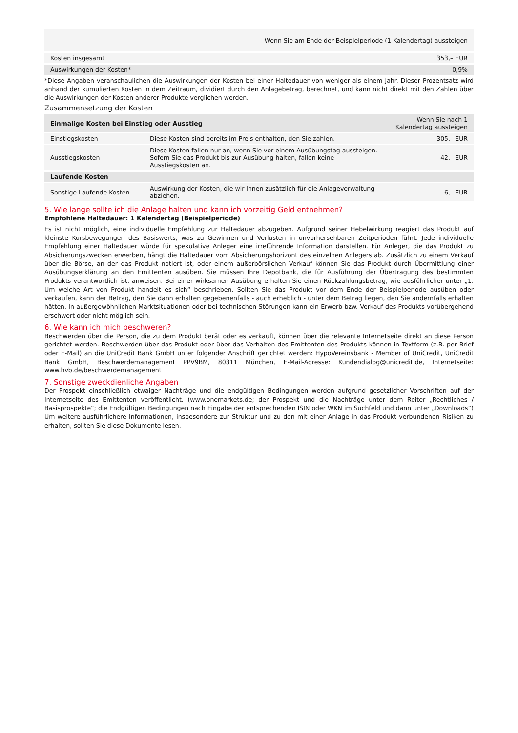| Wenn Sie am Ende der Beispielperiode (1 Kalendertag) aussteigen | |
| --- | --- |
| Kosten insgesamt | 353,– EUR |
| Auswirkungen der Kosten* | 0,9% |
*Diese Angaben veranschaulichen die Auswirkungen der Kosten bei einer Haltedauer von weniger als einem Jahr. Dieser Prozentsatz wird anhand der kumulierten Kosten in dem Zeitraum, dividiert durch den Anlagebetrag, berechnet, und kann nicht direkt mit den Zahlen über die Auswirkungen der Kosten anderer Produkte verglichen werden.
Zusammensetzung der Kosten
| Einmalige Kosten bei Einstieg oder Ausstieg | | Wenn Sie nach 1 Kalendertag aussteigen |
| --- | --- | --- |
| Einstiegskosten | Diese Kosten sind bereits im Preis enthalten, den Sie zahlen. | 305,– EUR |
| Ausstiegskosten | Diese Kosten fallen nur an, wenn Sie vor einem Ausübungstag aussteigen. Sofern Sie das Produkt bis zur Ausübung halten, fallen keine Ausstiegskosten an. | 42,– EUR |
| Laufende Kosten | | |
| Sonstige Laufende Kosten | Auswirkung der Kosten, die wir Ihnen zusätzlich für die Anlageverwaltung abziehen. | 6,– EUR |
5. Wie lange sollte ich die Anlage halten und kann ich vorzeitig Geld entnehmen?
Empfohlene Haltedauer: 1 Kalendertag (Beispielperiode)
Es ist nicht möglich, eine individuelle Empfehlung zur Haltedauer abzugeben. Aufgrund seiner Hebelwirkung reagiert das Produkt auf kleinste Kursbewegungen des Basiswerts, was zu Gewinnen und Verlusten in unvorhersehbaren Zeitperioden führt. Jede individuelle Empfehlung einer Haltedauer würde für spekulative Anleger eine irreführende Information darstellen. Für Anleger, die das Produkt zu Absicherungszwecken erwerben, hängt die Haltedauer vom Absicherungshorizont des einzelnen Anlegers ab. Zusätzlich zu einem Verkauf über die Börse, an der das Produkt notiert ist, oder einem außerbörslichen Verkauf können Sie das Produkt durch Übermittlung einer Ausübungserklärung an den Emittenten ausüben. Sie müssen Ihre Depotbank, die für Ausführung der Übertragung des bestimmten Produkts verantwortlich ist, anweisen. Bei einer wirksamen Ausübung erhalten Sie einen Rückzahlungsbetrag, wie ausführlicher unter „1. Um welche Art von Produkt handelt es sich“ beschrieben. Sollten Sie das Produkt vor dem Ende der Beispielperiode ausüben oder verkaufen, kann der Betrag, den Sie dann erhalten gegebenenfalls - auch erheblich - unter dem Betrag liegen, den Sie andernfalls erhalten hätten. In außergewöhnlichen Marktsituationen oder bei technischen Störungen kann ein Erwerb bzw. Verkauf des Produkts vorübergehend erschwert oder nicht möglich sein.
6. Wie kann ich mich beschweren?
Beschwerden über die Person, die zu dem Produkt berät oder es verkauft, können über die relevante Internetseite direkt an diese Person gerichtet werden. Beschwerden über das Produkt oder über das Verhalten des Emittenten des Produkts können in Textform (z.B. per Brief oder E-Mail) an die UniCredit Bank GmbH unter folgender Anschrift gerichtet werden: HypoVereinsbank - Member of UniCredit, UniCredit Bank GmbH, Beschwerdemanagement PPV9BM, 80311 München, E-Mail-Adresse: Kundendialog@unicredit.de, Internetseite: www.hvb.de/beschwerdemanagement
7. Sonstige zweckdienliche Angaben
Der Prospekt einschließlich etwaiger Nachträge und die endgültigen Bedingungen werden aufgrund gesetzlicher Vorschriften auf der Internetseite des Emittenten veröffentlicht. (www.onemarkets.de; der Prospekt und die Nachträge unter dem Reiter „Rechtliches / Basisprospekte“; die Endgültigen Bedingungen nach Eingabe der entsprechenden ISIN oder WKN im Suchfeld und dann unter „Downloads“) Um weitere ausführlichere Informationen, insbesondere zur Struktur und zu den mit einer Anlage in das Produkt verbundenen Risiken zu erhalten, sollten Sie diese Dokumente lesen.